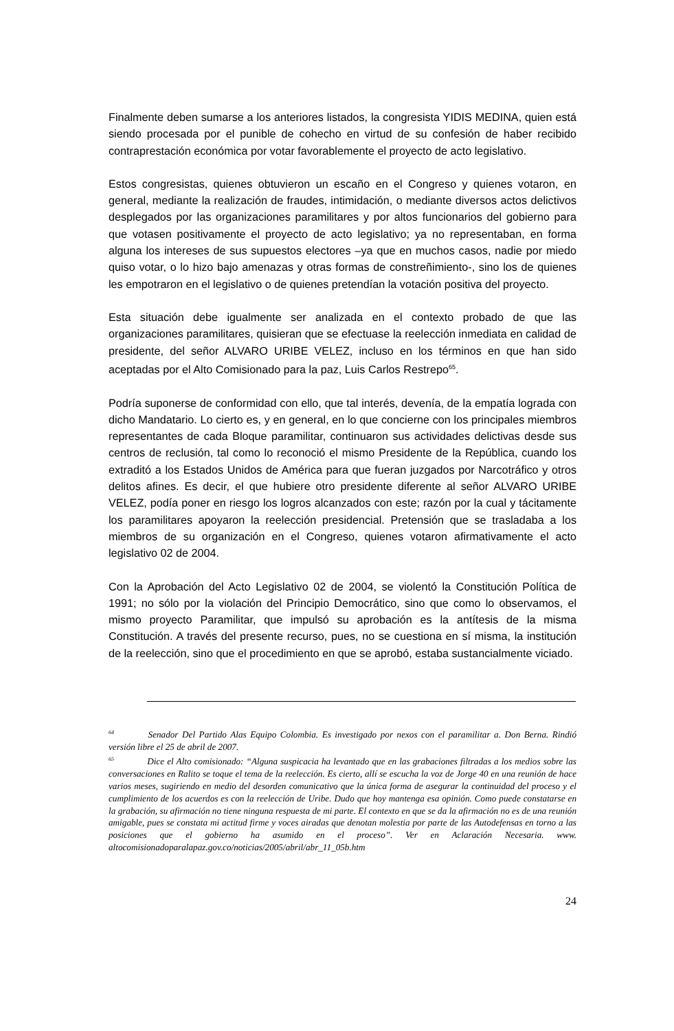Finalmente deben sumarse a los anteriores listados, la congresista YIDIS MEDINA, quien está siendo procesada por el punible de cohecho en virtud de su confesión de haber recibido contraprestación económica por votar favorablemente el proyecto de acto legislativo.
Estos congresistas, quienes obtuvieron un escaño en el Congreso y quienes votaron, en general, mediante la realización de fraudes, intimidación, o mediante diversos actos delictivos desplegados por las organizaciones paramilitares y por altos funcionarios del gobierno para que votasen positivamente el proyecto de acto legislativo; ya no representaban, en forma alguna los intereses de sus supuestos electores –ya que en muchos casos, nadie por miedo quiso votar, o lo hizo bajo amenazas y otras formas de constreñimiento-, sino los de quienes les empotraron en el legislativo o de quienes pretendían la votación positiva del proyecto.
Esta situación debe igualmente ser analizada en el contexto probado de que las organizaciones paramilitares, quisieran que se efectuase la reelección inmediata en calidad de presidente, del señor ALVARO URIBE VELEZ, incluso en los términos en que han sido aceptadas por el Alto Comisionado para la paz, Luis Carlos Restrepo<sup>65</sup>.
Podría suponerse de conformidad con ello, que tal interés, devenía, de la empatía lograda con dicho Mandatario. Lo cierto es, y en general, en lo que concierne con los principales miembros representantes de cada Bloque paramilitar, continuaron sus actividades delictivas desde sus centros de reclusión, tal como lo reconoció el mismo Presidente de la República, cuando los extraditó a los Estados Unidos de América para que fueran juzgados por Narcotráfico y otros delitos afines. Es decir, el que hubiere otro presidente diferente al señor ALVARO URIBE VELEZ, podía poner en riesgo los logros alcanzados con este; razón por la cual y tácitamente los paramilitares apoyaron la reelección presidencial. Pretensión que se trasladaba a los miembros de su organización en el Congreso, quienes votaron afirmativamente el acto legislativo 02 de 2004.
Con la Aprobación del Acto Legislativo 02 de 2004, se violentó la Constitución Política de 1991; no sólo por la violación del Principio Democrático, sino que como lo observamos, el mismo proyecto Paramilitar, que impulsó su aprobación es la antítesis de la misma Constitución. A través del presente recurso, pues, no se cuestiona en sí misma, la institución de la reelección, sino que el procedimiento en que se aprobó, estaba sustancialmente viciado.
<sup>64</sup> Senador Del Partido Alas Equipo Colombia. Es investigado por nexos con el paramilitar a. Don Berna. Rindió versión libre el 25 de abril de 2007.
<sup>65</sup> Dice el Alto comisionado: “Alguna suspicacia ha levantado que en las grabaciones filtradas a los medios sobre las conversaciones en Ralito se toque el tema de la reelección. Es cierto, allí se escucha la voz de Jorge 40 en una reunión de hace varios meses, sugiriendo en medio del desorden comunicativo que la única forma de asegurar la continuidad del proceso y el cumplimiento de los acuerdos es con la reelección de Uribe. Dudo que hoy mantenga esa opinión. Como puede constatarse en la grabación, su afirmación no tiene ninguna respuesta de mi parte. El contexto en que se da la afirmación no es de una reunión amigable, pues se constata mi actitud firme y voces airadas que denotan molestia por parte de las Autodefensas en torno a las posiciones que el gobierno ha asumido en el proceso”. Ver en Aclaración Necesaria. www. altocomisionadoparalapaz.gov.co/noticias/2005/abril/abr_11_05b.htm
24